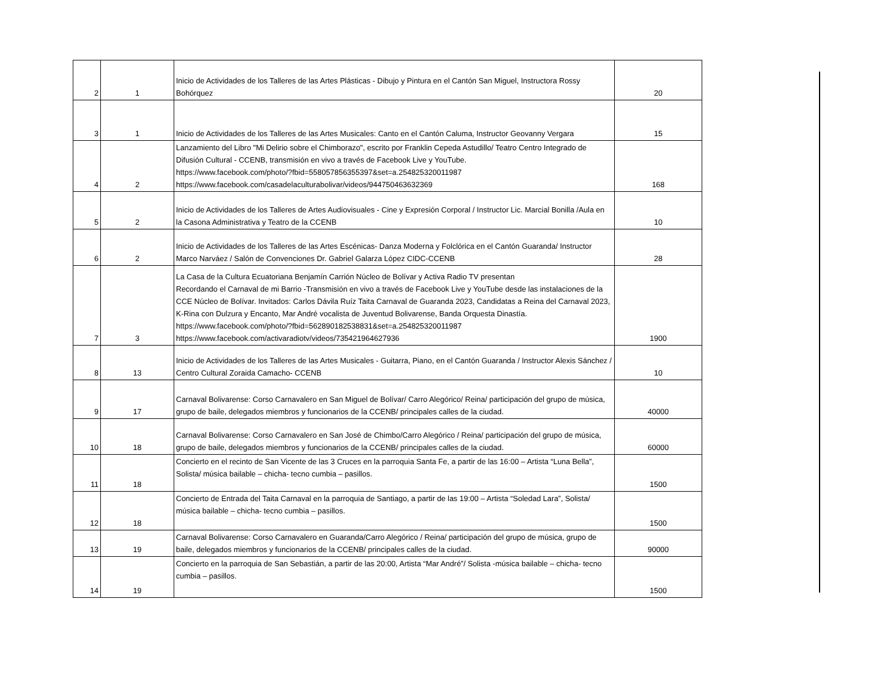| 2 | 1 | Inicio de Actividades de los Talleres de las Artes Plásticas - Dibujo y Pintura en el Cantón San Miguel, Instructora Rossy Bohórquez | 20 |
| 3 | 1 | Inicio de Actividades de los Talleres de las Artes Musicales: Canto en el Cantón Caluma, Instructor Geovanny Vergara | 15 |
| 4 | 2 | Lanzamiento del Libro "Mi Delirio sobre el Chimborazo", escrito por Franklin Cepeda Astudillo/ Teatro Centro Integrado de Difusión Cultural - CCENB, transmisión en vivo a través de Facebook Live y YouTube. https://www.facebook.com/photo/?fbid=558057856355397&set=a.254825320011987 https://www.facebook.com/casadelaculturabolivar/videos/944750463632369 | 168 |
| 5 | 2 | Inicio de Actividades de los Talleres de Artes Audiovisuales - Cine y Expresión Corporal / Instructor Lic. Marcial Bonilla /Aula en la Casona Administrativa y Teatro de la CCENB | 10 |
| 6 | 2 | Inicio de Actividades de los Talleres de las Artes Escénicas- Danza Moderna y Folclórica en el Cantón Guaranda/ Instructor Marco Narváez / Salón de Convenciones Dr. Gabriel Galarza López CIDC-CCENB | 28 |
| 7 | 3 | La Casa de la Cultura Ecuatoriana Benjamín Carrión Núcleo de Bolívar y Activa Radio TV presentan Recordando el Carnaval de mi Barrio -Transmisión en vivo a través de Facebook Live y YouTube desde las instalaciones de la CCE Núcleo de Bolívar. Invitados: Carlos Dávila Ruíz Taita Carnaval de Guaranda 2023, Candidatas a Reina del Carnaval 2023, K-Rina con Dulzura y Encanto, Mar André vocalista de Juventud Bolivarense, Banda Orquesta Dinastía. https://www.facebook.com/photo/?fbid=562890182538831&set=a.254825320011987 https://www.facebook.com/activaradiotv/videos/735421964627936 | 1900 |
| 8 | 13 | Inicio de Actividades de los Talleres de las Artes Musicales - Guitarra, Piano, en el Cantón Guaranda / Instructor Alexis Sánchez / Centro Cultural Zoraida Camacho- CCENB | 10 |
| 9 | 17 | Carnaval Bolivarense: Corso Carnavalero en San Miguel de Bolívar/ Carro Alegórico/ Reina/ participación del grupo de música, grupo de baile, delegados miembros y funcionarios de la CCENB/ principales calles de la ciudad. | 40000 |
| 10 | 18 | Carnaval Bolivarense: Corso Carnavalero en San José de Chimbo/Carro Alegórico / Reina/ participación del grupo de música, grupo de baile, delegados miembros y funcionarios de la CCENB/ principales calles de la ciudad. | 60000 |
| 11 | 18 | Concierto en el recinto de San Vicente de las 3 Cruces en la parroquia Santa Fe, a partir de las 16:00 – Artista “Luna Bella”, Solista/ música bailable – chicha- tecno cumbia – pasillos. | 1500 |
| 12 | 18 | Concierto de Entrada del Taita Carnaval en la parroquia de Santiago, a partir de las 19:00 – Artista “Soledad Lara”, Solista/ música bailable – chicha- tecno cumbia – pasillos. | 1500 |
| 13 | 19 | Carnaval Bolivarense: Corso Carnavalero en Guaranda/Carro Alegórico / Reina/ participación del grupo de música, grupo de baile, delegados miembros y funcionarios de la CCENB/ principales calles de la ciudad. | 90000 |
| 14 | 19 | Concierto en la parroquia de San Sebastián, a partir de las 20:00, Artista “Mar André”/ Solista -música bailable – chicha- tecno cumbia – pasillos. | 1500 |